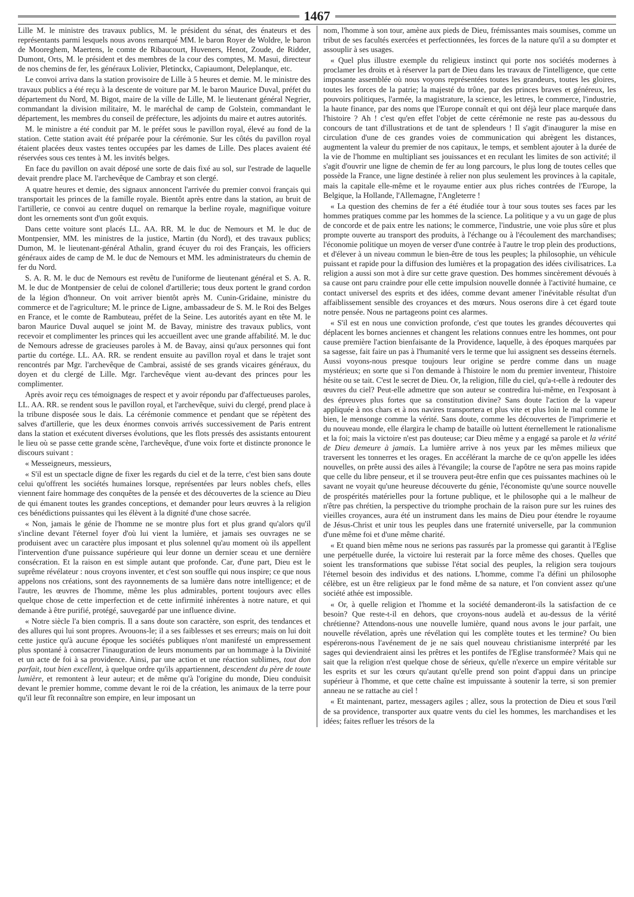1467
Lille M. le ministre des travaux publics, M. le président du sénat, des énateurs et des représentants parmi lesquels nous avons remarqué MM. le baron Royer de Woldre, le baron de Mooreghem, Maertens, le comte de Ribaucourt, Huveners, Henot, Zoude, de Ridder, Dumont, Orts, M. le président et des membres de la cour des comptes, M. Masui, directeur de nos chemins de fer, les généraux Lolivier, Pletinckx, Capiaumont, Deleplanque, etc.
Le convoi arriva dans la station provisoire de Lille à 5 heures et demie. M. le ministre des travaux publics a été reçu à la descente de voiture par M. le baron Maurice Duval, préfet du département du Nord, M. Bigot, maire de la ville de Lille, M. le lieutenant général Negrier, commandant la division militaire, M. le maréchal de camp de Golstein, commandant le département, les membres du conseil de préfecture, les adjoints du maire et autres autorités.
M. le ministre a été conduit par M. le préfet sous le pavillon royal, élevé au fond de la station. Cette station avait été préparée pour la cérémonie. Sur les côtés du pavillon royal étaient placées deux vastes tentes occupées par les dames de Lille. Des places avaient été réservées sous ces tentes à M. les invités belges.
En face du pavillon on avait déposé une sorte de dais fixé au sol, sur l'estrade de laquelle devait prendre place M. l'archevêque de Cambray et son clergé.
A quatre heures et demie, des signaux annoncent l'arrivée du premier convoi français qui transportait les princes de la famille royale. Bientôt après entre dans la station, au bruit de l'artillerie, ce convoi au centre duquel on remarque la berline royale, magnifique voiture dont les ornements sont d'un goût exquis.
Dans cette voiture sont placés LL. AA. RR. M. le duc de Nemours et M. le duc de Montpensier, MM. les ministres de la justice, Martin (du Nord), et des travaux publics; Dumon, M. le lieutenant-général Athalin, grand écuyer du roi des Français, les officiers généraux aides de camp de M. le duc de Nemours et MM. les administrateurs du chemin de fer du Nord.
S. A. R. M. le duc de Nemours est revêtu de l'uniforme de lieutenant général et S. A. R. M. le duc de Montpensier de celui de colonel d'artillerie; tous deux portent le grand cordon de la légion d'honneur. On voit arriver bientôt après M. Cunin-Gridaine, ministre du commerce et de l'agriculture; M. le prince de Ligne, ambassadeur de S. M. le Roi des Belges en France, et le comte de Rambuteau, préfet de la Seine. Les autorités ayant en tête M. le baron Maurice Duval auquel se joint M. de Bavay, ministre des travaux publics, vont recevoir et complimenter les princes qui les accueillent avec une grande affabilité. M. le duc de Nemours adresse de gracieuses paroles à M. de Bavay, ainsi qu'aux personnes qui font partie du cortége. LL. AA. RR. se rendent ensuite au pavillon royal et dans le trajet sont rencontrés par Mgr. l'archevêque de Cambrai, assisté de ses grands vicaires généraux, du doyen et du clergé de Lille. Mgr. l'archevêque vient au-devant des princes pour les complimenter.
Après avoir reçu ces témoignages de respect et y avoir répondu par d'affectueuses paroles, LL. AA. RR. se rendent sous le pavillon royal, et l'archevêque, suivi du clergé, prend place à la tribune disposée sous le dais. La cérémonie commence et pendant que se répètent des salves d'artillerie, que les deux énormes convois arrivés successivement de Paris entrent dans la station et exécutent diverses évolutions, que les flots pressés des assistants entourent le lieu où se passe cette grande scène, l'archevêque, d'une voix forte et distincte prononce le discours suivant :
« Messeigneurs, messieurs,
« S'il est un spectacle digne de fixer les regards du ciel et de la terre, c'est bien sans doute celui qu'offrent les sociétés humaines lorsque, représentées par leurs nobles chefs, elles viennent faire hommage des conquêtes de la pensée et des découvertes de la science au Dieu de qui émanent toutes les grandes conceptions, et demander pour leurs œuvres à la religion ces bénédictions puissantes qui les élèvent à la dignité d'une chose sacrée.
« Non, jamais le génie de l'homme ne se montre plus fort et plus grand qu'alors qu'il s'incline devant l'éternel foyer d'où lui vient la lumière, et jamais ses ouvrages ne se produisent avec un caractère plus imposant et plus solennel qu'au moment où ils appellent l'intervention d'une puissance supérieure qui leur donne un dernier sceau et une dernière consécration. Et la raison en est simple autant que profonde. Car, d'une part, Dieu est le suprême révélateur : nous croyons inventer, et c'est son souffle qui nous inspire; ce que nous appelons nos créations, sont des rayonnements de sa lumière dans notre intelligence; et de l'autre, les œuvres de l'homme, même les plus admirables, portent toujours avec elles quelque chose de cette imperfection et de cette infirmité inhérentes à notre nature, et qui demande à être purifié, protégé, sauvegardé par une influence divine.
« Notre siècle l'a bien compris. Il a sans doute son caractère, son esprit, des tendances et des allures qui lui sont propres. Avouons-le; il a ses faiblesses et ses erreurs; mais on lui doit cette justice qu'à aucune époque les sociétés publiques n'ont manifesté un empressement plus spontané à consacrer l'inauguration de leurs monuments par un hommage à la Divinité et un acte de foi à sa providence. Ainsi, par une action et une réaction sublimes, tout don parfait, tout bien excellent, à quelque ordre qu'ils appartiennent, descendent du père de toute lumière, et remontent à leur auteur; et de même qu'à l'origine du monde, Dieu conduisit devant le premier homme, comme devant le roi de la création, les animaux de la terre pour qu'il leur fît reconnaître son empire, en leur imposant un
nom, l'homme à son tour, amène aux pieds de Dieu, frémissantes mais soumises, comme un tribut de ses facultés exercées et perfectionnées, les forces de la nature qu'il a su dompter et assouplir à ses usages.
« Quel plus illustre exemple du religieux instinct qui porte nos sociétés modernes à proclamer les droits et à réserver la part de Dieu dans les travaux de l'intelligence, que cette imposante assemblée où nous voyons représentées toutes les grandeurs, toutes les gloires, toutes les forces de la patrie; la majesté du trône, par des princes braves et généreux, les pouvoirs politiques, l'armée, la magistrature, la science, les lettres, le commerce, l'industrie, la haute finance, par des noms que l'Europe connaît et qui ont déjà leur place marquée dans l'histoire ? Ah ! c'est qu'en effet l'objet de cette cérémonie ne reste pas au-dessous du concours de tant d'illustrations et de tant de splendeurs ! Il s'agit d'inaugurer la mise en circulation d'une de ces grandes voies de communication qui abrègent les distances, augmentent la valeur du premier de nos capitaux, le temps, et semblent ajouter à la durée de la vie de l'homme en multipliant ses jouissances et en reculant les limites de son activité; il s'agit d'ouvrir une ligne de chemin de fer au long parcours, le plus long de toutes celles que possède la France, une ligne destinée à relier non plus seulement les provinces à la capitale, mais la capitale elle-même et le royaume entier aux plus riches contrées de l'Europe, la Belgique, la Hollande, l'Allemagne, l'Angleterre !
« La question des chemins de fer a été étudiée tour à tour sous toutes ses faces par les hommes pratiques comme par les hommes de la science. La politique y a vu un gage de plus de concorde et de paix entre les nations; le commerce, l'industrie, une voie plus sûre et plus prompte ouverte au transport des produits, à l'échange ou à l'écoulement des marchandises; l'économie politique un moyen de verser d'une contrée à l'autre le trop plein des productions, et d'élever à un niveau commun le bien-être de tous les peuples; la philosophie, un véhicule puissant et rapide pour la diffusion des lumières et la propagation des idées civilisatrices. La religion a aussi son mot à dire sur cette grave question. Des hommes sincèrement dévoués à sa cause ont paru craindre pour elle cette impulsion nouvelle donnée à l'activité humaine, ce contact universel des esprits et des idées, comme devant amener l'inévitable résultat d'un affaiblissement sensible des croyances et des mœurs. Nous oserons dire à cet égard toute notre pensée. Nous ne partageons point ces alarmes.
« S'il est en nous une conviction profonde, c'est que toutes les grandes découvertes qui déplacent les bornes anciennes et changent les relations connues entre les hommes, ont pour cause première l'action bienfaisante de la Providence, laquelle, à des époques marquées par sa sagesse, fait faire un pas à l'humanité vers le terme que lui assignent ses desseins éternels. Aussi voyons-nous presque toujours leur origine se perdre comme dans un nuage mystérieux; en sorte que si l'on demande à l'histoire le nom du premier inventeur, l'histoire hésite ou se tait. C'est le secret de Dieu. Or, la religion, fille du ciel, qu'a-t-elle à redouter des œuvres du ciel? Peut-elle admettre que son auteur se contredira lui-même, en l'exposant à des épreuves plus fortes que sa constitution divine? Sans doute l'action de la vapeur appliquée à nos chars et à nos navires transportera et plus vite et plus loin le mal comme le bien, le mensonge comme la vérité. Sans doute, comme les découvertes de l'imprimerie et du nouveau monde, elle élargira le champ de bataille où luttent éternellement le rationalisme et la foi; mais la victoire n'est pas douteuse; car Dieu même y a engagé sa parole et la vérité de Dieu demeure à jamais. La lumière arrive à nos yeux par les mêmes milieux que traversent les tonnerres et les orages. En accélérant la marche de ce qu'on appelle les idées nouvelles, on prête aussi des ailes à l'évangile; la course de l'apôtre ne sera pas moins rapide que celle du libre penseur, et il se trouvera peut-être enfin que ces puissantes machines où le savant ne voyait qu'une heureuse découverte du génie, l'économiste qu'une source nouvelle de prospérités matérielles pour la fortune publique, et le philosophe qui a le malheur de n'être pas chrétien, la perspective du triomphe prochain de la raison pure sur les ruines des vieilles croyances, aura été un instrument dans les mains de Dieu pour étendre le royaume de Jésus-Christ et unir tous les peuples dans une fraternité universelle, par la communion d'une même foi et d'une même charité.
« Et quand bien même nous ne serions pas rassurés par la promesse qui garantit à l'Eglise une perpétuelle durée, la victoire lui resterait par la force même des choses. Quelles que soient les transformations que subisse l'état social des peuples, la religion sera toujours l'éternel besoin des individus et des nations. L'homme, comme l'a défini un philosophe célèbre, est un être religieux par le fond même de sa nature, et l'on convient assez qu'une société athée est impossible.
« Or, à quelle religion et l'homme et la société demanderont-ils la satisfaction de ce besoin? Que reste-t-il en dehors, que croyons-nous audelà et au-dessus de la vérité chrétienne? Attendons-nous une nouvelle lumière, quand nous avons le jour parfait, une nouvelle révélation, après une révélation qui les complète toutes et les termine? Ou bien espérerons-nous l'avénement de je ne sais quel nouveau christianisme interprété par les sages qui deviendraient ainsi les prêtres et les pontifes de l'Eglise transformée? Mais qui ne sait que la religion n'est quelque chose de sérieux, qu'elle n'exerce un empire véritable sur les esprits et sur les cœurs qu'autant qu'elle prend son point d'appui dans un principe supérieur à l'homme, et que cette chaîne est impuissante à soutenir la terre, si son premier anneau ne se rattache au ciel !
« Et maintenant, partez, messagers agiles ; allez, sous la protection de Dieu et sous l'œil de sa providence, transporter aux quatre vents du ciel les hommes, les marchandises et les idées; faites refluer les trésors de la